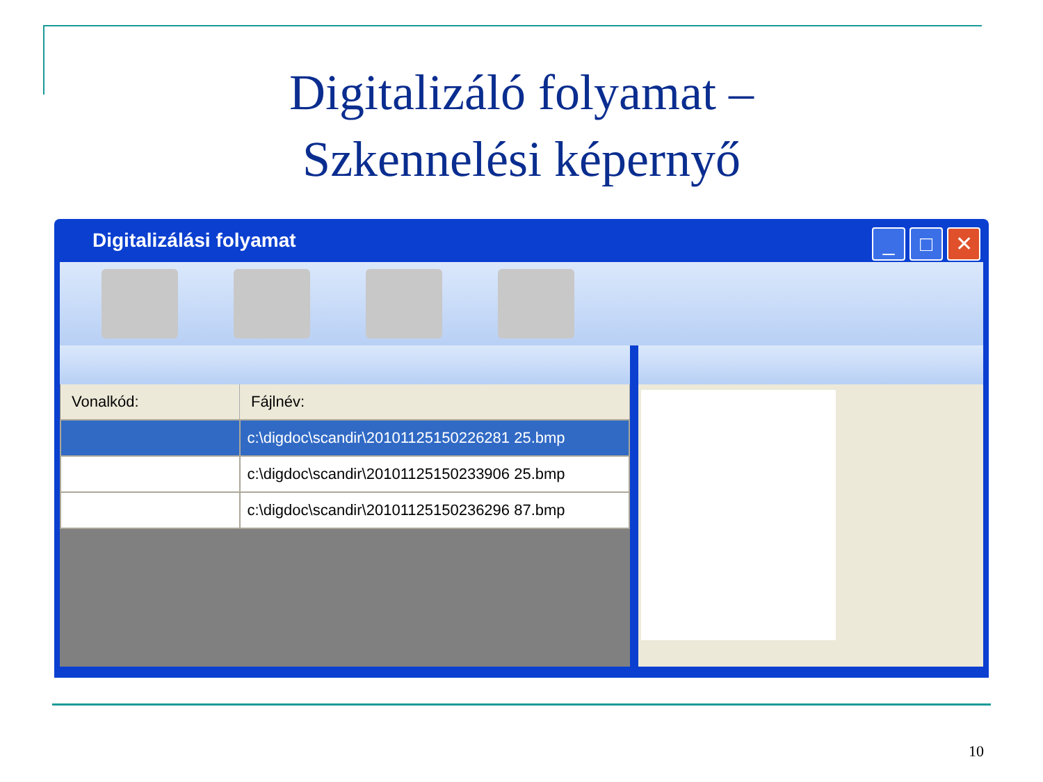Digitalizáló folyamat –
Szkennelési képernyő
Digitalizálási folyamat
_ □ ✕
| Vonalkód: | Fájlnév: |
| --- | --- |
| | c:\digdoc\scandir\20101125150226281 25.bmp |
| | c:\digdoc\scandir\20101125150233906 25.bmp |
| | c:\digdoc\scandir\20101125150236296 87.bmp |
10